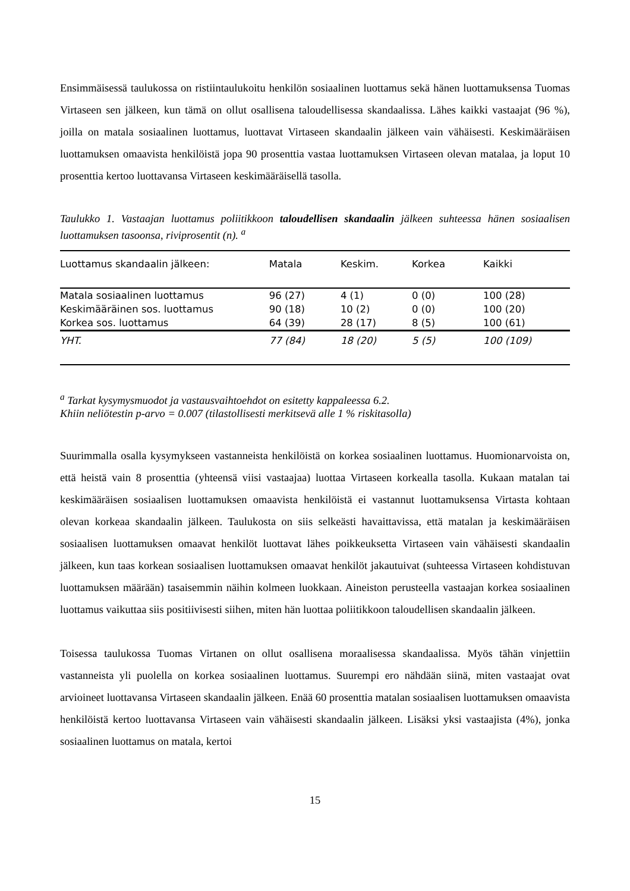Ensimmäisessä taulukossa on ristiintaulukoitu henkilön sosiaalinen luottamus sekä hänen luottamuksensa Tuomas Virtaseen sen jälkeen, kun tämä on ollut osallisena taloudellisessa skandaalissa. Lähes kaikki vastaajat (96 %), joilla on matala sosiaalinen luottamus, luottavat Virtaseen skandaalin jälkeen vain vähäisesti. Keskimääräisen luottamuksen omaavista henkilöistä jopa 90 prosenttia vastaa luottamuksen Virtaseen olevan matalaa, ja loput 10 prosenttia kertoo luottavansa Virtaseen keskimääräisellä tasolla.
Taulukko 1. Vastaajan luottamus poliitikkoon taloudellisen skandaalin jälkeen suhteessa hänen sosiaalisen luottamuksen tasoonsa, riviprosentit (n). <sup>a</sup>
| Luottamus skandaalin jälkeen: | Matala | Keskim. | Korkea | Kaikki |
| --- | --- | --- | --- | --- |
| Matala sosiaalinen luottamus | 96 (27) | 4 (1) | 0 (0) | 100 (28) |
| Keskimääräinen sos. luottamus | 90 (18) | 10 (2) | 0 (0) | 100 (20) |
| Korkea sos. luottamus | 64 (39) | 28 (17) | 8 (5) | 100 (61) |
| YHT. | 77 (84) | 18 (20) | 5 (5) | 100 (109) |
<sup>a</sup> Tarkat kysymysmuodot ja vastausvaihtoehdot on esitetty kappaleessa 6.2.
Khiin neliötestin p-arvo = 0.007 (tilastollisesti merkitsevä alle 1 % riskitasolla)
Suurimmalla osalla kysymykseen vastanneista henkilöistä on korkea sosiaalinen luottamus. Huomionarvoista on, että heistä vain 8 prosenttia (yhteensä viisi vastaajaa) luottaa Virtaseen korkealla tasolla. Kukaan matalan tai keskimääräisen sosiaalisen luottamuksen omaavista henkilöistä ei vastannut luottamuksensa Virtasta kohtaan olevan korkeaa skandaalin jälkeen. Taulukosta on siis selkeästi havaittavissa, että matalan ja keskimääräisen sosiaalisen luottamuksen omaavat henkilöt luottavat lähes poikkeuksetta Virtaseen vain vähäisesti skandaalin jälkeen, kun taas korkean sosiaalisen luottamuksen omaavat henkilöt jakautuivat (suhteessa Virtaseen kohdistuvan luottamuksen määrään) tasaisemmin näihin kolmeen luokkaan. Aineiston perusteella vastaajan korkea sosiaalinen luottamus vaikuttaa siis positiivisesti siihen, miten hän luottaa poliitikkoon taloudellisen skandaalin jälkeen.
Toisessa taulukossa Tuomas Virtanen on ollut osallisena moraalisessa skandaalissa. Myös tähän vinjettiin vastanneista yli puolella on korkea sosiaalinen luottamus. Suurempi ero nähdään siinä, miten vastaajat ovat arvioineet luottavansa Virtaseen skandaalin jälkeen. Enää 60 prosenttia matalan sosiaalisen luottamuksen omaavista henkilöistä kertoo luottavansa Virtaseen vain vähäisesti skandaalin jälkeen. Lisäksi yksi vastaajista (4%), jonka sosiaalinen luottamus on matala, kertoi
15